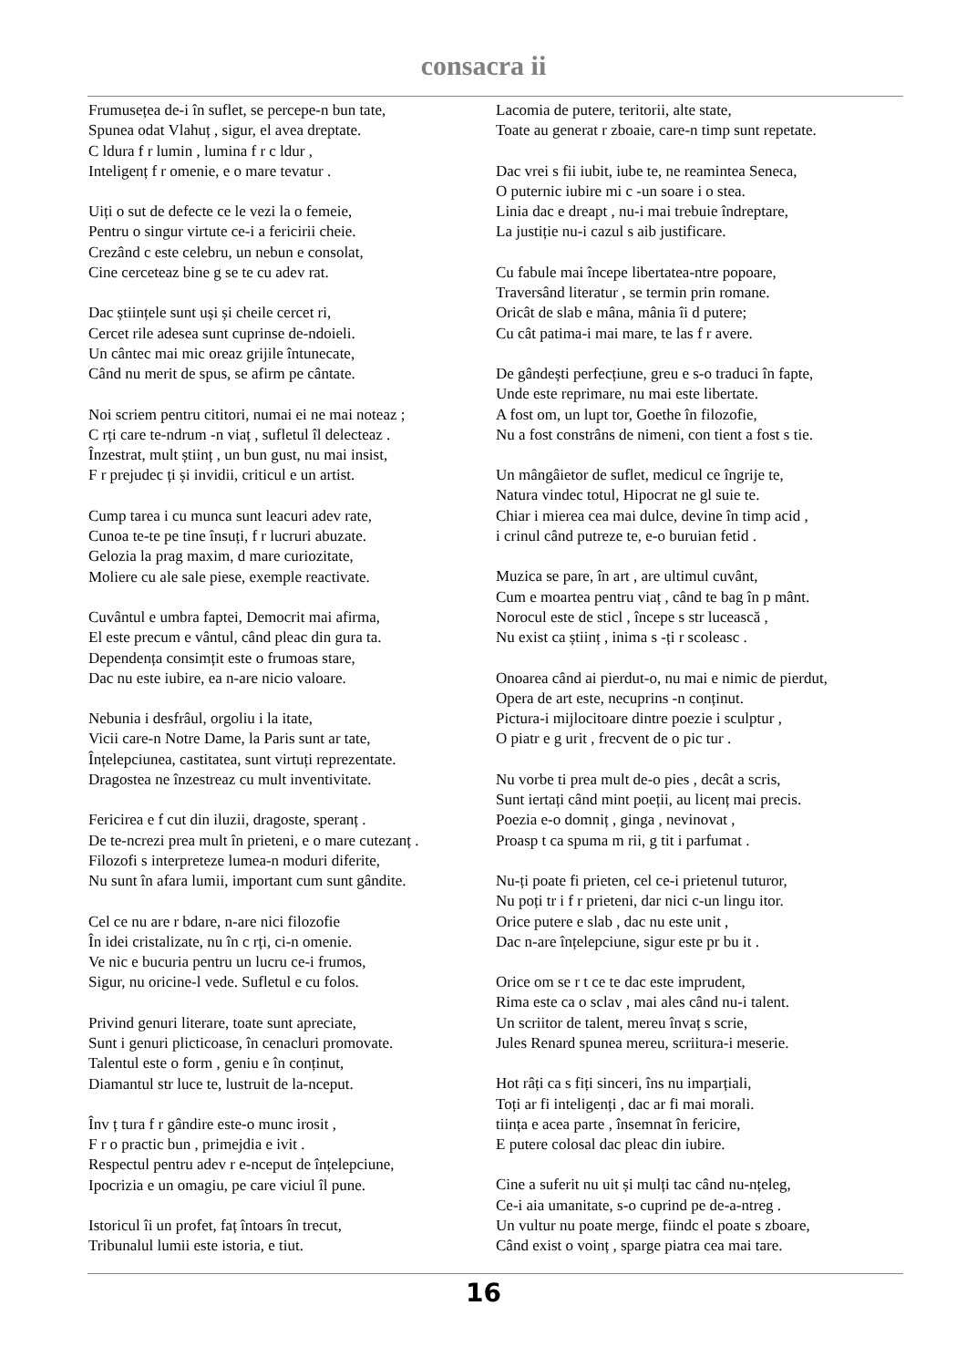consacra ii
Frumusețea de-i în suflet, se percepe-n bun tate,
Spunea odat Vlahuț , sigur, el avea dreptate.
C ldura f r lumin , lumina f r c ldur ,
Inteligenț f r omenie, e o mare tevatur .
Uiți o sut de defecte ce le vezi la o femeie,
Pentru o singur virtute ce-i a fericirii cheie.
Crezând c este celebru, un nebun e consolat,
Cine cerceteaz bine g se te cu adev rat.
Dac științele sunt uși și cheile cercet ri,
Cercet rile adesea sunt cuprinse de-ndoieli.
Un cântec mai mic oreaz grijile întunecate,
Când nu merit de spus, se afirm pe cântate.
Noi scriem pentru cititori, numai ei ne mai noteaz ;
C rți care te-ndrum -n viaț , sufletul îl delecteaz .
Înzestrat, mult științ , un bun gust, nu mai insist,
F r prejudec ți și invidii, criticul e un artist.
Cump tarea i cu munca sunt leacuri adev rate,
Cunoa te-te pe tine însuți, f r lucruri abuzate.
Gelozia la prag maxim, d mare curiozitate,
Moliere cu ale sale piese, exemple reactivate.
Cuvântul e umbra faptei, Democrit mai afirma,
El este precum e vântul, când pleac din gura ta.
Dependența consimțit este o frumoas stare,
Dac nu este iubire, ea n-are nicio valoare.
Nebunia i desfrâul, orgoliu i la itate,
Vicii care-n Notre Dame, la Paris sunt ar tate,
Înțelepciunea, castitatea, sunt virtuți reprezentate.
Dragostea ne înzestreaz cu mult inventivitate.
Fericirea e f cut din iluzii, dragoste, speranț .
De te-ncrezi prea mult în prieteni, e o mare cutezanț .
Filozofi s interpreteze lumea-n moduri diferite,
Nu sunt în afara lumii, important cum sunt gândite.
Cel ce nu are r bdare, n-are nici filozofie
În idei cristalizate, nu în c rți, ci-n omenie.
Ve nic e bucuria pentru un lucru ce-i frumos,
Sigur, nu oricine-l vede. Sufletul e cu folos.
Privind genuri literare, toate sunt apreciate,
Sunt i genuri plicticoase, în cenacluri promovate.
Talentul este o form , geniu e în conținut,
Diamantul str luce te, lustruit de la-nceput.
Înv ț tura f r gândire este-o munc irosit ,
F r o practic bun , primejdia e ivit .
Respectul pentru adev r e-nceput de înțelepciune,
Ipocrizia e un omagiu, pe care viciul îl pune.
Istoricul îi un profet, faț întoars în trecut,
Tribunalul lumii este istoria, e tiut.
Lacomia de putere, teritorii, alte state,
Toate au generat r zboaie, care-n timp sunt repetate.
Dac vrei s fii iubit, iube te, ne reamintea Seneca,
O puternic iubire mi c -un soare i o stea.
Linia dac e dreapt , nu-i mai trebuie îndreptare,
La justiție nu-i cazul s aib justificare.
Cu fabule mai începe libertatea-ntre popoare,
Traversând literatur , se termin prin romane.
Oricât de slab e mâna, mânia îi d putere;
Cu cât patima-i mai mare, te las f r avere.
De gândești perfecțiune, greu e s-o traduci în fapte,
Unde este reprimare, nu mai este libertate.
A fost om, un lupt tor, Goethe în filozofie,
Nu a fost constrâns de nimeni, con tient a fost s tie.
Un mângâietor de suflet, medicul ce îngrije te,
Natura vindec totul, Hipocrat ne gl suie te.
Chiar i mierea cea mai dulce, devine în timp acid ,
i crinul când putreze te, e-o buruian fetid .
Muzica se pare, în art , are ultimul cuvânt,
Cum e moartea pentru viaț , când te bag în p mânt.
Norocul este de sticl , începe s str lucească ,
Nu exist ca științ , inima s -ți r scoleasc .
Onoarea când ai pierdut-o, nu mai e nimic de pierdut,
Opera de art este, necuprins -n conținut.
Pictura-i mijlocitoare dintre poezie i sculptur ,
O piatr e g urit , frecvent de o pic tur .
Nu vorbe ti prea mult de-o pies , decât a scris,
Sunt iertați când mint poeții, au licenț mai precis.
Poezia e-o domniț , ginga , nevinovat ,
Proasp t ca spuma m rii, g tit i parfumat .
Nu-ți poate fi prieten, cel ce-i prietenul tuturor,
Nu poți tr i f r prieteni, dar nici c-un lingu itor.
Orice putere e slab , dac nu este unit ,
Dac n-are înțelepciune, sigur este pr bu it .
Orice om se r t ce te dac este imprudent,
Rima este ca o sclav , mai ales când nu-i talent.
Un scriitor de talent, mereu învaț s scrie,
Jules Renard spunea mereu, scriitura-i meserie.
Hot râți ca s fiți sinceri, îns nu imparțiali,
Toți ar fi inteligenți , dac ar fi mai morali.
tiința e acea parte , însemnat în fericire,
E putere colosal dac pleac din iubire.
Cine a suferit nu uit și mulți tac când nu-nțeleg,
Ce-i aia umanitate, s-o cuprind pe de-a-ntreg .
Un vultur nu poate merge, fiindc el poate s zboare,
Când exist o voinț , sparge piatra cea mai tare.
16